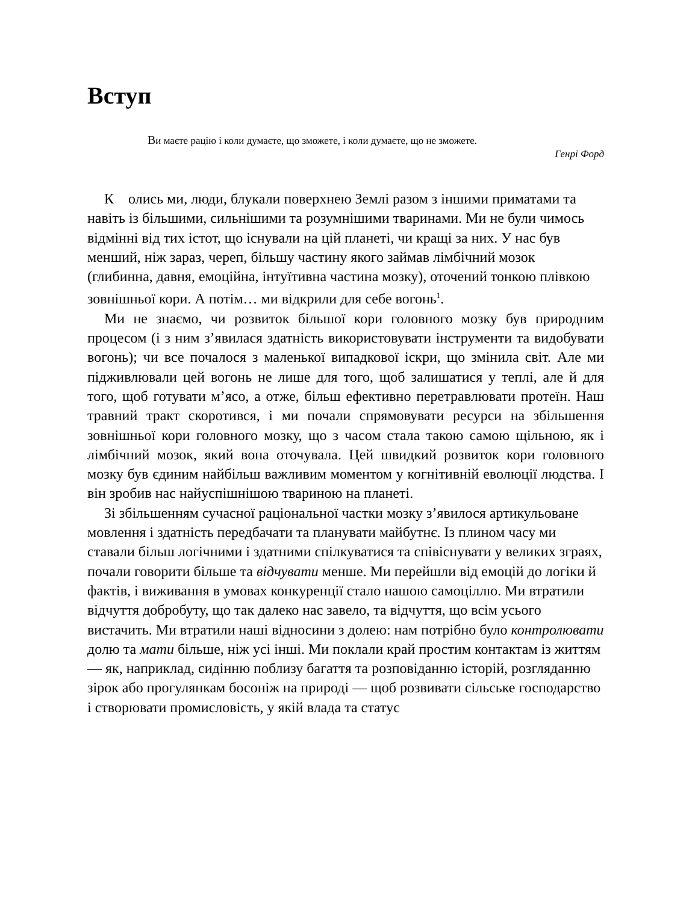Вступ
Ви маєте рацію і коли думаєте, що зможете, і коли думаєте, що не зможете.
Генрі Форд
К олись ми, люди, блукали поверхнею Землі разом з іншими приматами та навіть із більшими, сильнішими та розумнішими тваринами. Ми не були чимось відмінні від тих істот, що існували на цій планеті, чи кращі за них. У нас був менший, ніж зараз, череп, більшу частину якого займав лімбічний мозок (глибинна, давня, емоційна, інтуїтивна частина мозку), оточений тонкою плівкою зовнішньої кори. А потім… ми відкрили для себе вогонь<sup>1</sup>.
Ми не знаємо, чи розвиток більшої кори головного мозку був природним процесом (і з ним з’явилася здатність використовувати інструменти та видобувати вогонь); чи все почалося з маленької випадкової іскри, що змінила світ. Але ми підживлювали цей вогонь не лише для того, щоб залишатися у теплі, але й для того, щоб готувати м’ясо, а отже, більш ефективно перетравлювати протеїн. Наш травний тракт скоротився, і ми почали спрямовувати ресурси на збільшення зовнішньої кори головного мозку, що з часом стала такою самою щільною, як і лімбічний мозок, який вона оточувала. Цей швидкий розвиток кори головного мозку був єдиним найбільш важливим моментом у когнітивній еволюції людства. І він зробив нас найуспішнішою твариною на планеті.
Зі збільшенням сучасної раціональної частки мозку з’явилося артикульоване мовлення і здатність передбачати та планувати майбутнє. Із плином часу ми ставали більш логічними і здатними спілкуватися та співіснувати у великих зграях, почали говорити більше та відчувати менше. Ми перейшли від емоцій до логіки й фактів, і виживання в умовах конкуренції стало нашою самоціллю. Ми втратили відчуття добробуту, що так далеко нас завело, та відчуття, що всім усього вистачить. Ми втратили наші відносини з долею: нам потрібно було контролювати долю та мати більше, ніж усі інші. Ми поклали край простим контактам із життям — як, наприклад, сидінню поблизу багаття та розповіданню історій, розгляданню зірок або прогулянкам босоніж на природі — щоб розвивати сільське господарство і створювати промисловість, у якій влада та статус